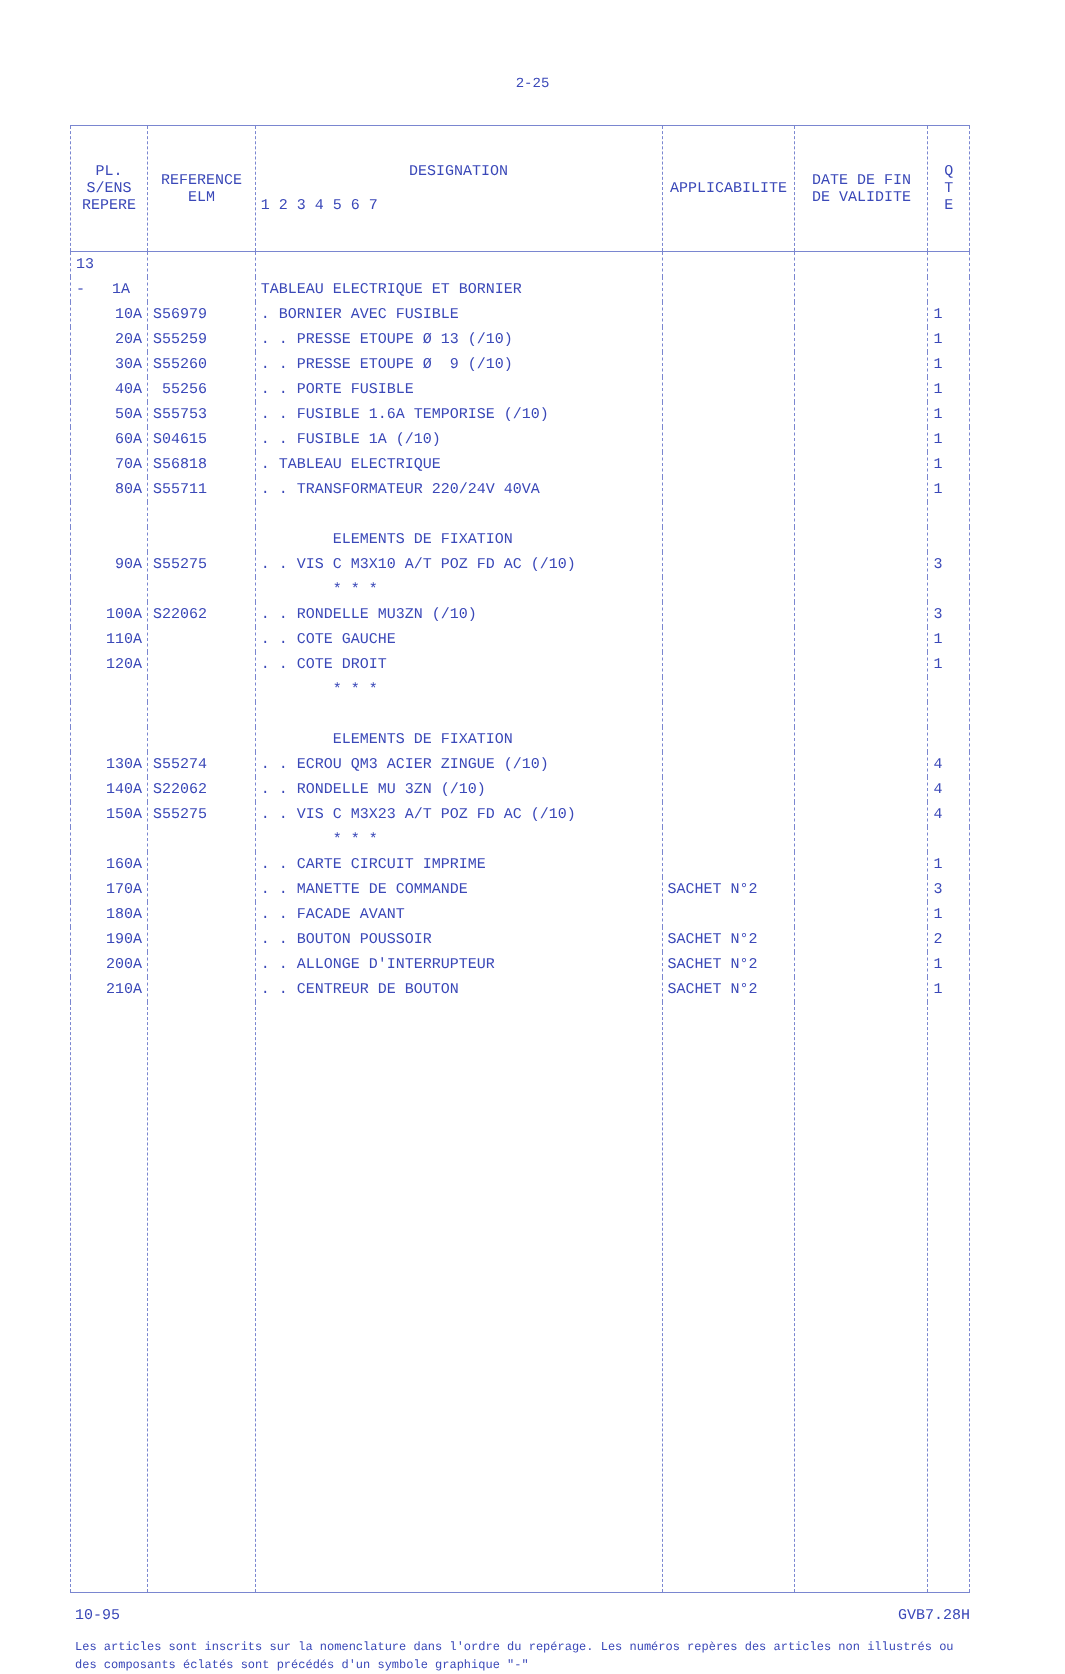2-25
| PL. S/ENS REPERE | REFERENCE ELM | DESIGNATION 1 2 3 4 5 6 7 | APPLICABILITE | DATE DE FIN DE VALIDITE | Q T E |
| --- | --- | --- | --- | --- | --- |
| 13 | | | | | |
| - 1A | | TABLEAU ELECTRIQUE ET BORNIER | | | |
| 10A | S56979 | . BORNIER AVEC FUSIBLE | | | 1 |
| 20A | S55259 | . . PRESSE ETOUPE Ø 13 (/10) | | | 1 |
| 30A | S55260 | . . PRESSE ETOUPE Ø 9 (/10) | | | 1 |
| 40A | 55256 | . . PORTE FUSIBLE | | | 1 |
| 50A | S55753 | . . FUSIBLE 1.6A TEMPORISE (/10) | | | 1 |
| 60A | S04615 | . . FUSIBLE 1A (/10) | | | 1 |
| 70A | S56818 | . TABLEAU ELECTRIQUE | | | 1 |
| 80A | S55711 | . . TRANSFORMATEUR 220/24V 40VA | | | 1 |
| | | ELEMENTS DE FIXATION | | | |
| 90A | S55275 | . . VIS C M3X10 A/T POZ FD AC (/10) | | | 3 |
| | | * * * | | | |
| 100A | S22062 | . . RONDELLE MU3ZN (/10) | | | 3 |
| 110A | | . . COTE GAUCHE | | | 1 |
| 120A | | . . COTE DROIT | | | 1 |
| | | * * * | | | |
| | | ELEMENTS DE FIXATION | | | |
| 130A | S55274 | . . ECROU QM3 ACIER ZINGUE (/10) | | | 4 |
| 140A | S22062 | . . RONDELLE MU 3ZN (/10) | | | 4 |
| 150A | S55275 | . . VIS C M3X23 A/T POZ FD AC (/10) | | | 4 |
| | | * * * | | | |
| 160A | | . . CARTE CIRCUIT IMPRIME | | | 1 |
| 170A | | . . MANETTE DE COMMANDE | SACHET N°2 | | 3 |
| 180A | | . . FACADE AVANT | | | 1 |
| 190A | | . . BOUTON POUSSOIR | SACHET N°2 | | 2 |
| 200A | | . . ALLONGE D'INTERRUPTEUR | SACHET N°2 | | 1 |
| 210A | | . . CENTREUR DE BOUTON | SACHET N°2 | | 1 |
10-95 GVB7.28H
Les articles sont inscrits sur la nomenclature dans l'ordre du repérage. Les numéros repères des articles non illustrés ou des composants éclatés sont précédés d'un symbole graphique "-"